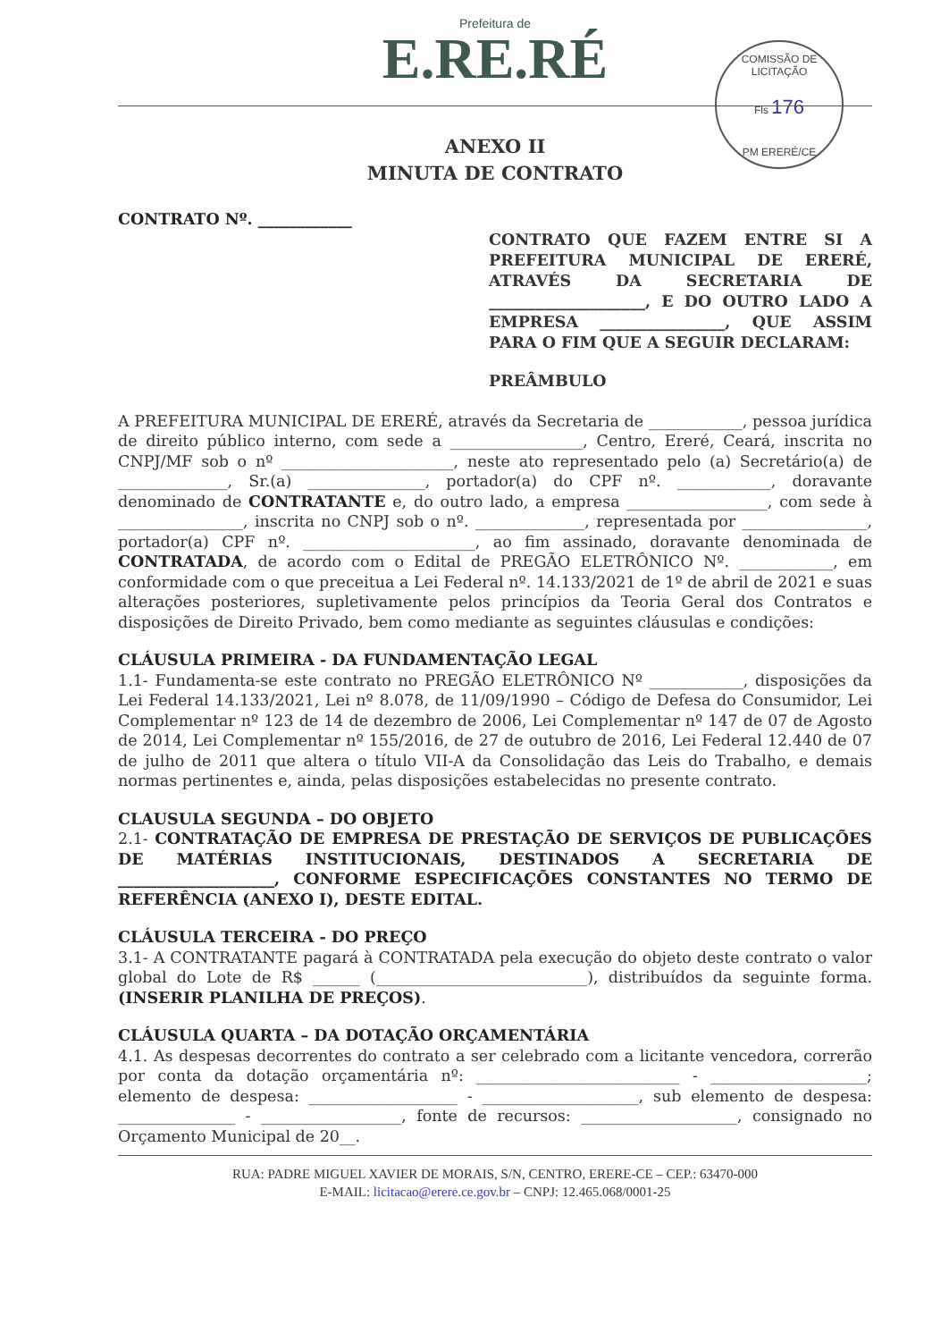COMISSÃO DE LICITAÇÃO
Fls 176
PM ERERÉ/CE
Prefeitura de
E.RE.RÉ
ANEXO II
MINUTA DE CONTRATO
CONTRATO Nº. ____________
CONTRATO QUE FAZEM ENTRE SI A PREFEITURA MUNICIPAL DE ERERÉ, ATRAVÉS DA SECRETARIA DE ____________________, E DO OUTRO LADO A EMPRESA ________________, QUE ASSIM PARA O FIM QUE A SEGUIR DECLARAM:
PREÂMBULO
A PREFEITURA MUNICIPAL DE ERERÉ, através da Secretaria de ____________, pessoa jurídica de direito público interno, com sede a _________________, Centro, Ereré, Ceará, inscrita no CNPJ/MF sob o nº ______________________, neste ato representado pelo (a) Secretário(a) de ______________, Sr.(a) _______________, portador(a) do CPF nº. ____________, doravante denominado de CONTRATANTE e, do outro lado, a empresa __________________, com sede à ________________, inscrita no CNPJ sob o nº. ______________, representada por ________________, portador(a) CPF nº. ______________________, ao fim assinado, doravante denominada de CONTRATADA, de acordo com o Edital de PREGÃO ELETRÔNICO Nº. ____________, em conformidade com o que preceitua a Lei Federal nº. 14.133/2021 de 1º de abril de 2021 e suas alterações posteriores, supletivamente pelos princípios da Teoria Geral dos Contratos e disposições de Direito Privado, bem como mediante as seguintes cláusulas e condições:
CLÁUSULA PRIMEIRA - DA FUNDAMENTAÇÃO LEGAL
1.1- Fundamenta-se este contrato no PREGÃO ELETRÔNICO Nº ____________, disposições da Lei Federal 14.133/2021, Lei nº 8.078, de 11/09/1990 – Código de Defesa do Consumidor, Lei Complementar nº 123 de 14 de dezembro de 2006, Lei Complementar nº 147 de 07 de Agosto de 2014, Lei Complementar nº 155/2016, de 27 de outubro de 2016, Lei Federal 12.440 de 07 de julho de 2011 que altera o título VII-A da Consolidação das Leis do Trabalho, e demais normas pertinentes e, ainda, pelas disposições estabelecidas no presente contrato.
CLAUSULA SEGUNDA – DO OBJETO
2.1- CONTRATAÇÃO DE EMPRESA DE PRESTAÇÃO DE SERVIÇOS DE PUBLICAÇÕES DE MATÉRIAS INSTITUCIONAIS, DESTINADOS A SECRETARIA DE ____________________, CONFORME ESPECIFICAÇÕES CONSTANTES NO TERMO DE REFERÊNCIA (ANEXO I), DESTE EDITAL.
CLÁUSULA TERCEIRA - DO PREÇO
3.1- A CONTRATANTE pagará à CONTRATADA pela execução do objeto deste contrato o valor global do Lote de R$ ______ (___________________________), distribuídos da seguinte forma. (INSERIR PLANILHA DE PREÇOS).
CLÁUSULA QUARTA – DA DOTAÇÃO ORÇAMENTÁRIA
4.1. As despesas decorrentes do contrato a ser celebrado com a licitante vencedora, correrão por conta da dotação orçamentária nº: __________________________ - ____________________; elemento de despesa: ___________________ - ____________________, sub elemento de despesa: _______________ - __________________, fonte de recursos: ____________________, consignado no Orçamento Municipal de 20__.
RUA: PADRE MIGUEL XAVIER DE MORAIS, S/N, CENTRO, ERERE-CE – CEP.: 63470-000
E-MAIL: licitacao@erere.ce.gov.br – CNPJ: 12.465.068/0001-25